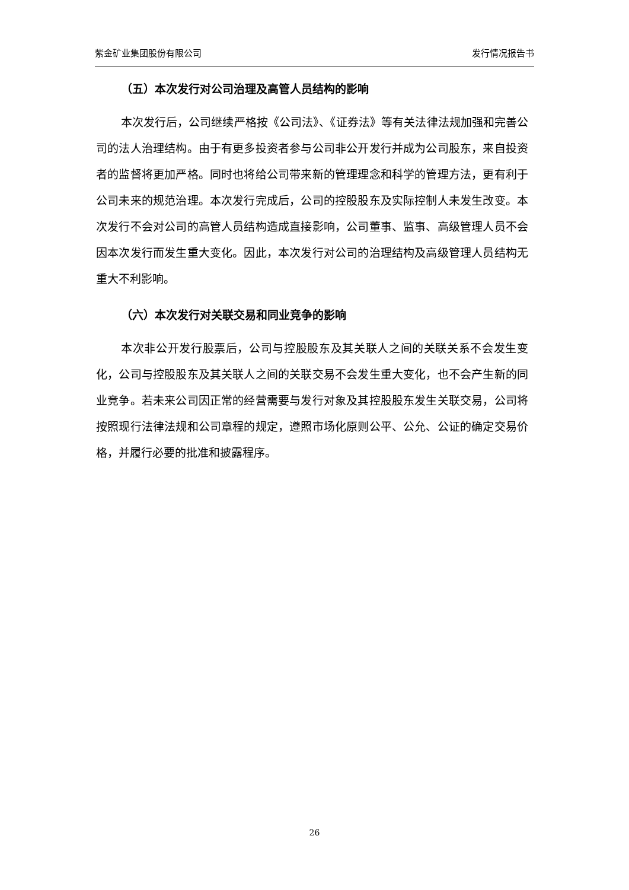紫金矿业集团股份有限公司 发行情况报告书
（五）本次发行对公司治理及高管人员结构的影响
本次发行后，公司继续严格按《公司法》、《证券法》等有关法律法规加强和完善公司的法人治理结构。由于有更多投资者参与公司非公开发行并成为公司股东，来自投资者的监督将更加严格。同时也将给公司带来新的管理理念和科学的管理方法，更有利于公司未来的规范治理。本次发行完成后，公司的控股股东及实际控制人未发生改变。本次发行不会对公司的高管人员结构造成直接影响，公司董事、监事、高级管理人员不会因本次发行而发生重大变化。因此，本次发行对公司的治理结构及高级管理人员结构无重大不利影响。
（六）本次发行对关联交易和同业竞争的影响
本次非公开发行股票后，公司与控股股东及其关联人之间的关联关系不会发生变化，公司与控股股东及其关联人之间的关联交易不会发生重大变化，也不会产生新的同业竞争。若未来公司因正常的经营需要与发行对象及其控股股东发生关联交易，公司将按照现行法律法规和公司章程的规定，遵照市场化原则公平、公允、公证的确定交易价格，并履行必要的批准和披露程序。
26